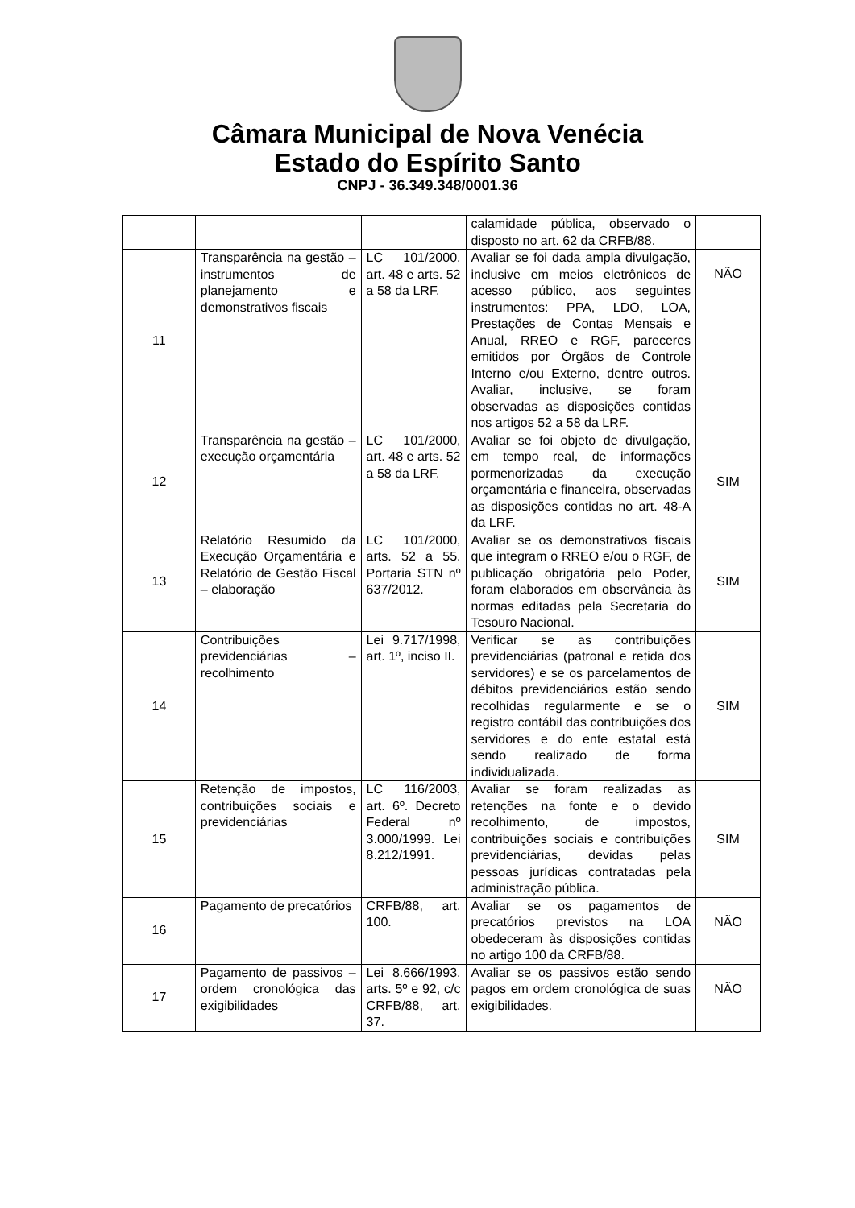Câmara Municipal de Nova Venécia
Estado do Espírito Santo
CNPJ - 36.349.348/0001.36
| | | | calamidade pública, observado o disposto no art. 62 da CRFB/88. | |
| 11 | Transparência na gestão – instrumentos de planejamento e demonstrativos fiscais | LC 101/2000, art. 48 e arts. 52 a 58 da LRF. | Avaliar se foi dada ampla divulgação, inclusive em meios eletrônicos de acesso público, aos seguintes instrumentos: PPA, LDO, LOA, Prestações de Contas Mensais e Anual, RREO e RGF, pareceres emitidos por Órgãos de Controle Interno e/ou Externo, dentre outros. Avaliar, inclusive, se foram observadas as disposições contidas nos artigos 52 a 58 da LRF. | NÃO |
| 12 | Transparência na gestão – execução orçamentária | LC 101/2000, art. 48 e arts. 52 a 58 da LRF. | Avaliar se foi objeto de divulgação, em tempo real, de informações pormenorizadas da execução orçamentária e financeira, observadas as disposições contidas no art. 48-A da LRF. | SIM |
| 13 | Relatório Resumido da Execução Orçamentária e Relatório de Gestão Fiscal – elaboração | LC 101/2000, arts. 52 a 55. Portaria STN nº 637/2012. | Avaliar se os demonstrativos fiscais que integram o RREO e/ou o RGF, de publicação obrigatória pelo Poder, foram elaborados em observância às normas editadas pela Secretaria do Tesouro Nacional. | SIM |
| 14 | Contribuições previdenciárias – recolhimento | Lei 9.717/1998, art. 1º, inciso II. | Verificar se as contribuições previdenciárias (patronal e retida dos servidores) e se os parcelamentos de débitos previdenciários estão sendo recolhidas regularmente e se o registro contábil das contribuições dos servidores e do ente estatal está sendo realizado de forma individualizada. | SIM |
| 15 | Retenção de impostos, contribuições sociais e previdenciárias | LC 116/2003, art. 6º. Decreto Federal nº 3.000/1999. Lei 8.212/1991. | Avaliar se foram realizadas as retenções na fonte e o devido recolhimento, de impostos, contribuições sociais e contribuições previdenciárias, devidas pelas pessoas jurídicas contratadas pela administração pública. | SIM |
| 16 | Pagamento de precatórios | CRFB/88, art. 100. | Avaliar se os pagamentos de precatórios previstos na LOA obedeceram às disposições contidas no artigo 100 da CRFB/88. | NÃO |
| 17 | Pagamento de passivos – ordem cronológica das exigibilidades | Lei 8.666/1993, arts. 5º e 92, c/c CRFB/88, art. 37. | Avaliar se os passivos estão sendo pagos em ordem cronológica de suas exigibilidades. | NÃO |